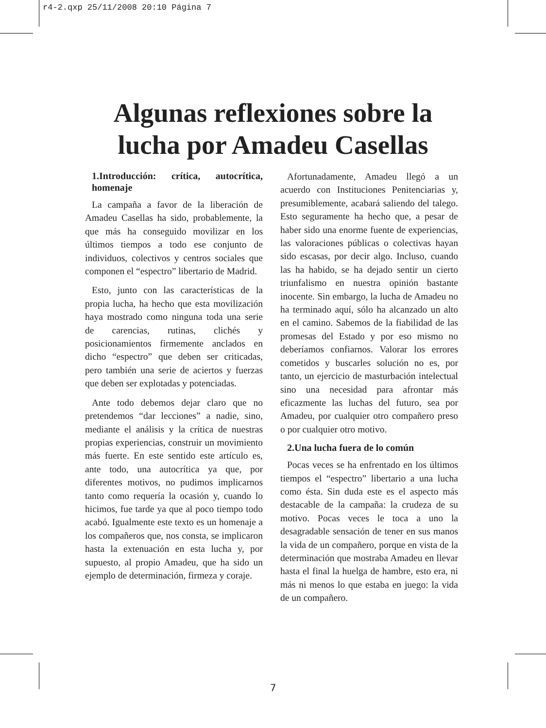r4-2.qxp 25/11/2008 20:10 Página 7
Algunas reflexiones sobre la
lucha por Amadeu Casellas
1.Introducción: crítica, autocrítica, homenaje
La campaña a favor de la liberación de Amadeu Casellas ha sido, probablemente, la que más ha conseguido movilizar en los últimos tiempos a todo ese conjunto de individuos, colectivos y centros sociales que componen el “espectro” libertario de Madrid.
Esto, junto con las características de la propia lucha, ha hecho que esta movilización haya mostrado como ninguna toda una serie de carencias, rutinas, clichés y posicionamientos firmemente anclados en dicho “espectro” que deben ser criticadas, pero también una serie de aciertos y fuerzas que deben ser explotadas y potenciadas.
Ante todo debemos dejar claro que no pretendemos “dar lecciones” a nadie, sino, mediante el análisis y la crítica de nuestras propias experiencias, construir un movimiento más fuerte. En este sentido este artículo es, ante todo, una autocrítica ya que, por diferentes motivos, no pudimos implicarnos tanto como requería la ocasión y, cuando lo hicimos, fue tarde ya que al poco tiempo todo acabó. Igualmente este texto es un homenaje a los compañeros que, nos consta, se implicaron hasta la extenuación en esta lucha y, por supuesto, al propio Amadeu, que ha sido un ejemplo de determinación, firmeza y coraje.
Afortunadamente, Amadeu llegó a un acuerdo con Instituciones Penitenciarias y, presumiblemente, acabará saliendo del talego. Esto seguramente ha hecho que, a pesar de haber sido una enorme fuente de experiencias, las valoraciones públicas o colectivas hayan sido escasas, por decir algo. Incluso, cuando las ha habido, se ha dejado sentir un cierto triunfalismo en nuestra opinión bastante inocente. Sin embargo, la lucha de Amadeu no ha terminado aquí, sólo ha alcanzado un alto en el camino. Sabemos de la fiabilidad de las promesas del Estado y por eso mismo no deberíamos confiarnos. Valorar los errores cometidos y buscarles solución no es, por tanto, un ejercicio de masturbación intelectual sino una necesidad para afrontar más eficazmente las luchas del futuro, sea por Amadeu, por cualquier otro compañero preso o por cualquier otro motivo.
2.Una lucha fuera de lo común
Pocas veces se ha enfrentado en los últimos tiempos el “espectro” libertario a una lucha como ésta. Sin duda este es el aspecto más destacable de la campaña: la crudeza de su motivo. Pocas veces le toca a uno la desagradable sensación de tener en sus manos la vida de un compañero, porque en vista de la determinación que mostraba Amadeu en llevar hasta el final la huelga de hambre, esto era, ni más ni menos lo que estaba en juego: la vida de un compañero.
7